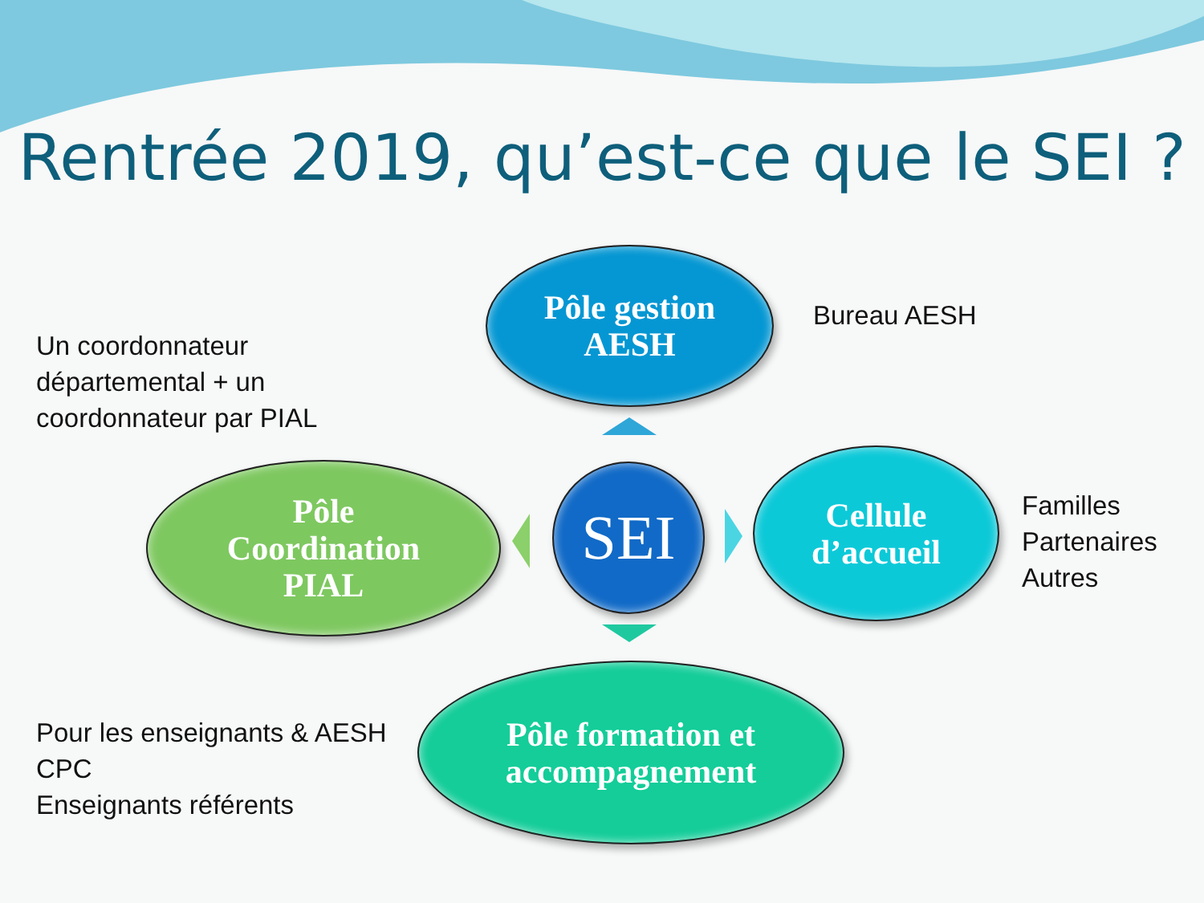Rentrée 2019, qu’est-ce que le SEI ?
Un coordonnateur
départemental + un
coordonnateur par PIAL
Pôle gestion
AESH
Bureau AESH
Pôle
Coordination
PIAL
SEI
Cellule
d’accueil
Familles
Partenaires
Autres
Pour les enseignants & AESH
CPC
Enseignants référents
Pôle formation et
accompagnement